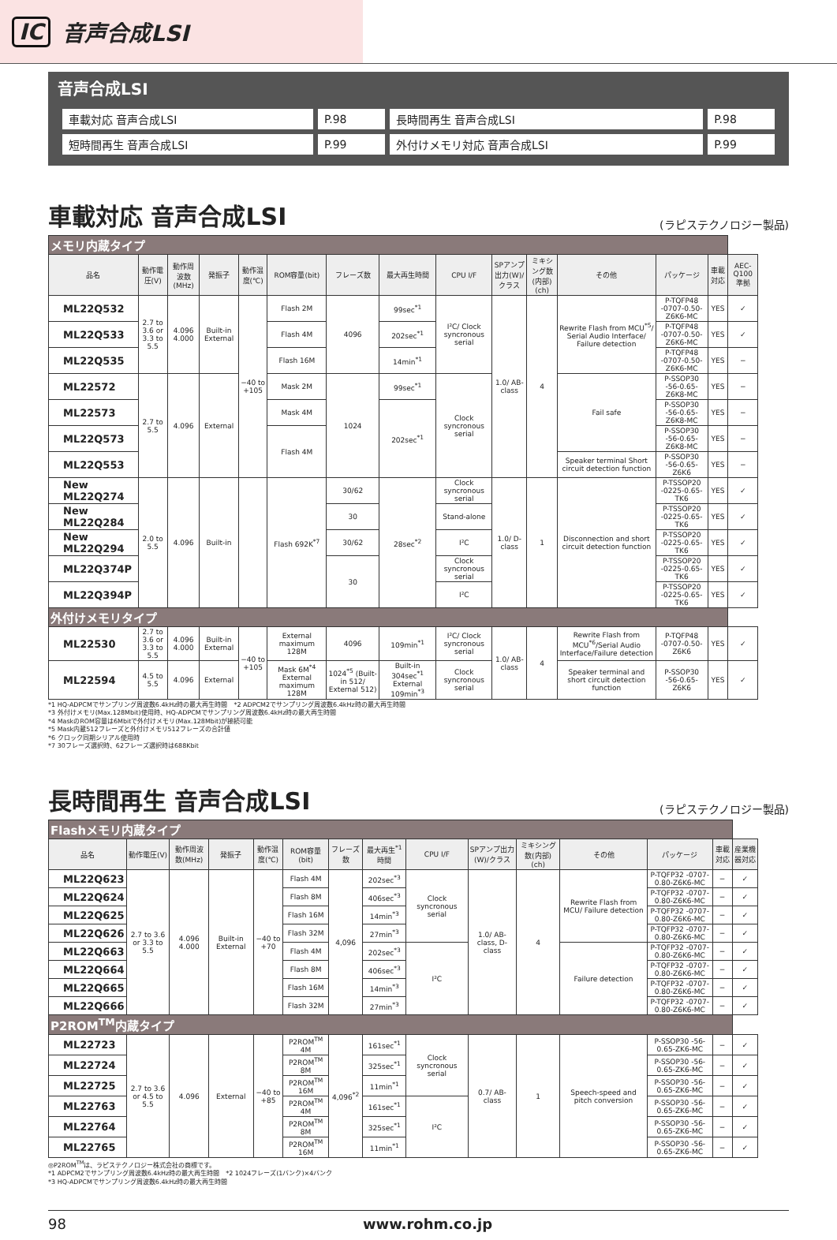IC 音声合成LSI
音声合成LSI
| 車載対応 音声合成LSI | P.98 | 長時間再生 音声合成LSI | P.98 |
| 短時間再生 音声合成LSI | P.99 | 外付けメモリ対応 音声合成LSI | P.99 |
車載対応 音声合成LSI (ラピステクノロジー製品)
| メモリ内蔵タイプ | | | | | | | | | | | | | | |
| 品名 | 動作電圧(V) | 動作周波数(MHz) | 発振子 | 動作温度(℃) | ROM容量(bit) | フレーズ数 | 最大再生時間 | CPU I/F | SPアンプ出力(W)/クラス | ミキシング数(内部)(ch) | その他 | パッケージ | 車載対応 | AEC-Q100準拠 |
| ML22Q532 | 2.7 to 3.6 or 3.3 to 5.5 | 4.096 4.000 | Built-in External | −40 to +105 | Flash 2M | 4096 | 99sec<sup>*1</sup> | I²C/ Clock syncronous serial | 1.0/ AB-class | 4 | Rewrite Flash from MCU<sup>*5</sup>/ Serial Audio Interface/ Failure detection | P-TQFP48 -0707-0.50-Z6K6-MC | YES | ✓ |
| ML22Q533 | | | | | Flash 4M | | 202sec<sup>*1</sup> | | | | | P-TQFP48 -0707-0.50-Z6K6-MC | YES | ✓ |
| ML22Q535 | | | | | Flash 16M | | 14min<sup>*1</sup> | | | | | P-TQFP48 -0707-0.50-Z6K6-MC | YES | − |
| ML22572 | 2.7 to 5.5 | 4.096 | External | | Mask 2M | 1024 | 99sec<sup>*1</sup> | Clock syncronous serial | | | Fail safe | P-SSOP30 -56-0.65-Z6K8-MC | YES | − |
| ML22573 | | | | | Mask 4M | | 202sec<sup>*1</sup> | | | | | P-SSOP30 -56-0.65-Z6K8-MC | YES | − |
| ML22Q573 | | | | | Flash 4M | | | | | | | P-SSOP30 -56-0.65-Z6K8-MC | YES | − |
| ML22Q553 | | | | | | | | | | | Speaker terminal Short circuit detection function | P-SSOP30 -56-0.65-Z6K6 | YES | − |
| New ML22Q274 | 2.0 to 5.5 | 4.096 | Built-in | | Flash 692K<sup>*7</sup> | 30/62 | 28sec<sup>*2</sup> | Clock syncronous serial | 1.0/ D-class | 1 | Disconnection and short circuit detection function | P-TSSOP20 -0225-0.65-TK6 | YES | ✓ |
| New ML22Q284 | | | | | | 30 | | Stand-alone | | | | P-TSSOP20 -0225-0.65-TK6 | YES | ✓ |
| New ML22Q294 | | | | | | 30/62 | | I²C | | | | P-TSSOP20 -0225-0.65-TK6 | YES | ✓ |
| ML22Q374P | | | | | | 30 | | Clock syncronous serial | | | | P-TSSOP20 -0225-0.65-TK6 | YES | ✓ |
| ML22Q394P | | | | | | | | I²C | | | | P-TSSOP20 -0225-0.65-TK6 | YES | ✓ |
| 外付けメモリタイプ | | | | | | | | | | | | | | |
| ML22530 | 2.7 to 3.6 or 3.3 to 5.5 | 4.096 4.000 | Built-in External | −40 to +105 | External maximum 128M | 4096 | 109min<sup>*1</sup> | I²C/ Clock syncronous serial | 1.0/ AB-class | 4 | Rewrite Flash from MCU<sup>*6</sup>/Serial Audio Interface/Failure detection | P-TQFP48 -0707-0.50-Z6K6 | YES | ✓ |
| ML22594 | 4.5 to 5.5 | 4.096 | External | | Mask 6M<sup>*4</sup> External maximum 128M | 1024<sup>*5</sup> (Built-in 512/ External 512) | Built-in 304sec<sup>*1</sup> External 109min<sup>*3</sup> | Clock syncronous serial | | | Speaker terminal and short circuit detection function | P-SSOP30 -56-0.65-Z6K6 | YES | ✓ |
*1 HQ-ADPCMでサンプリング周波数6.4kHz時の最大再生時間　*2 ADPCM2でサンプリング周波数6.4kHz時の最大再生時間
*3 外付けメモリ(Max.128Mbit)使用時、HQ-ADPCMでサンプリング周波数6.4kHz時の最大再生時間
*4 MaskのROM容量は6Mbitで外付けメモリ(Max.128Mbit)が接続可能
*5 Mask内蔵512フレーズと外付けメモリ512フレーズの合計値
*6 クロック同期シリアル使用時
*7 30フレーズ選択時、62フレーズ選択時は688Kbit
長時間再生 音声合成LSI (ラピステクノロジー製品)
| Flashメモリ内蔵タイプ | | | | | | | | | | | | | | |
| 品名 | 動作電圧(V) | 動作周波数(MHz) | 発振子 | 動作温度(℃) | ROM容量(bit) | フレーズ数 | 最大再生<sup>*1</sup>時間 | CPU I/F | SPアンプ出力(W)/クラス | ミキシング数(内部)(ch) | その他 | パッケージ | 車載対応 | 産業機器対応 |
| ML22Q623 | 2.7 to 3.6 or 3.3 to 5.5 | 4.096 4.000 | Built-in External | −40 to +70 | Flash 4M | 4,096 | 202sec<sup>*3</sup> | Clock syncronous serial | 1.0/ AB-class, D-class | 4 | Rewrite Flash from MCU/ Failure detection | P-TQFP32 -0707-0.80-Z6K6-MC | − | ✓ |
| ML22Q624 | | | | | Flash 8M | | 406sec<sup>*3</sup> | | | | | P-TQFP32 -0707-0.80-Z6K6-MC | − | ✓ |
| ML22Q625 | | | | | Flash 16M | | 14min<sup>*3</sup> | | | | | P-TQFP32 -0707-0.80-Z6K6-MC | − | ✓ |
| ML22Q626 | | | | | Flash 32M | | 27min<sup>*3</sup> | | | | | P-TQFP32 -0707-0.80-Z6K6-MC | − | ✓ |
| ML22Q663 | | | | | Flash 4M | | 202sec<sup>*3</sup> | I²C | | | Failure detection | P-TQFP32 -0707-0.80-Z6K6-MC | − | ✓ |
| ML22Q664 | | | | | Flash 8M | | 406sec<sup>*3</sup> | | | | | P-TQFP32 -0707-0.80-Z6K6-MC | − | ✓ |
| ML22Q665 | | | | | Flash 16M | | 14min<sup>*3</sup> | | | | | P-TQFP32 -0707-0.80-Z6K6-MC | − | ✓ |
| ML22Q666 | | | | | Flash 32M | | 27min<sup>*3</sup> | | | | | P-TQFP32 -0707-0.80-Z6K6-MC | − | ✓ |
| P2ROM<sup>TM</sup>内蔵タイプ | | | | | | | | | | | | | | |
| ML22723 | 2.7 to 3.6 or 4.5 to 5.5 | 4.096 | External | −40 to +85 | P2ROM<sup>TM</sup> 4M | 4,096<sup>*2</sup> | 161sec<sup>*1</sup> | Clock syncronous serial | 0.7/ AB-class | 1 | Speech-speed and pitch conversion | P-SSOP30 -56-0.65-ZK6-MC | − | ✓ |
| ML22724 | | | | | P2ROM<sup>TM</sup> 8M | | 325sec<sup>*1</sup> | | | | | P-SSOP30 -56-0.65-ZK6-MC | − | ✓ |
| ML22725 | | | | | P2ROM<sup>TM</sup> 16M | | 11min<sup>*1</sup> | | | | | P-SSOP30 -56-0.65-ZK6-MC | − | ✓ |
| ML22763 | | | | | P2ROM<sup>TM</sup> 4M | | 161sec<sup>*1</sup> | I²C | | | | P-SSOP30 -56-0.65-ZK6-MC | − | ✓ |
| ML22764 | | | | | P2ROM<sup>TM</sup> 8M | | 325sec<sup>*1</sup> | | | | | P-SSOP30 -56-0.65-ZK6-MC | − | ✓ |
| ML22765 | | | | | P2ROM<sup>TM</sup> 16M | | 11min<sup>*1</sup> | | | | | P-SSOP30 -56-0.65-ZK6-MC | − | ✓ |
◎P2ROM<sup>TM</sup>は、ラピステクノロジー株式会社の商標です。
*1 ADPCM2でサンプリング周波数6.4kHz時の最大再生時間　*2 1024フレーズ(1バンク)×4バンク
*3 HQ-ADPCMでサンプリング周波数6.4kHz時の最大再生時間
98 www.rohm.co.jp